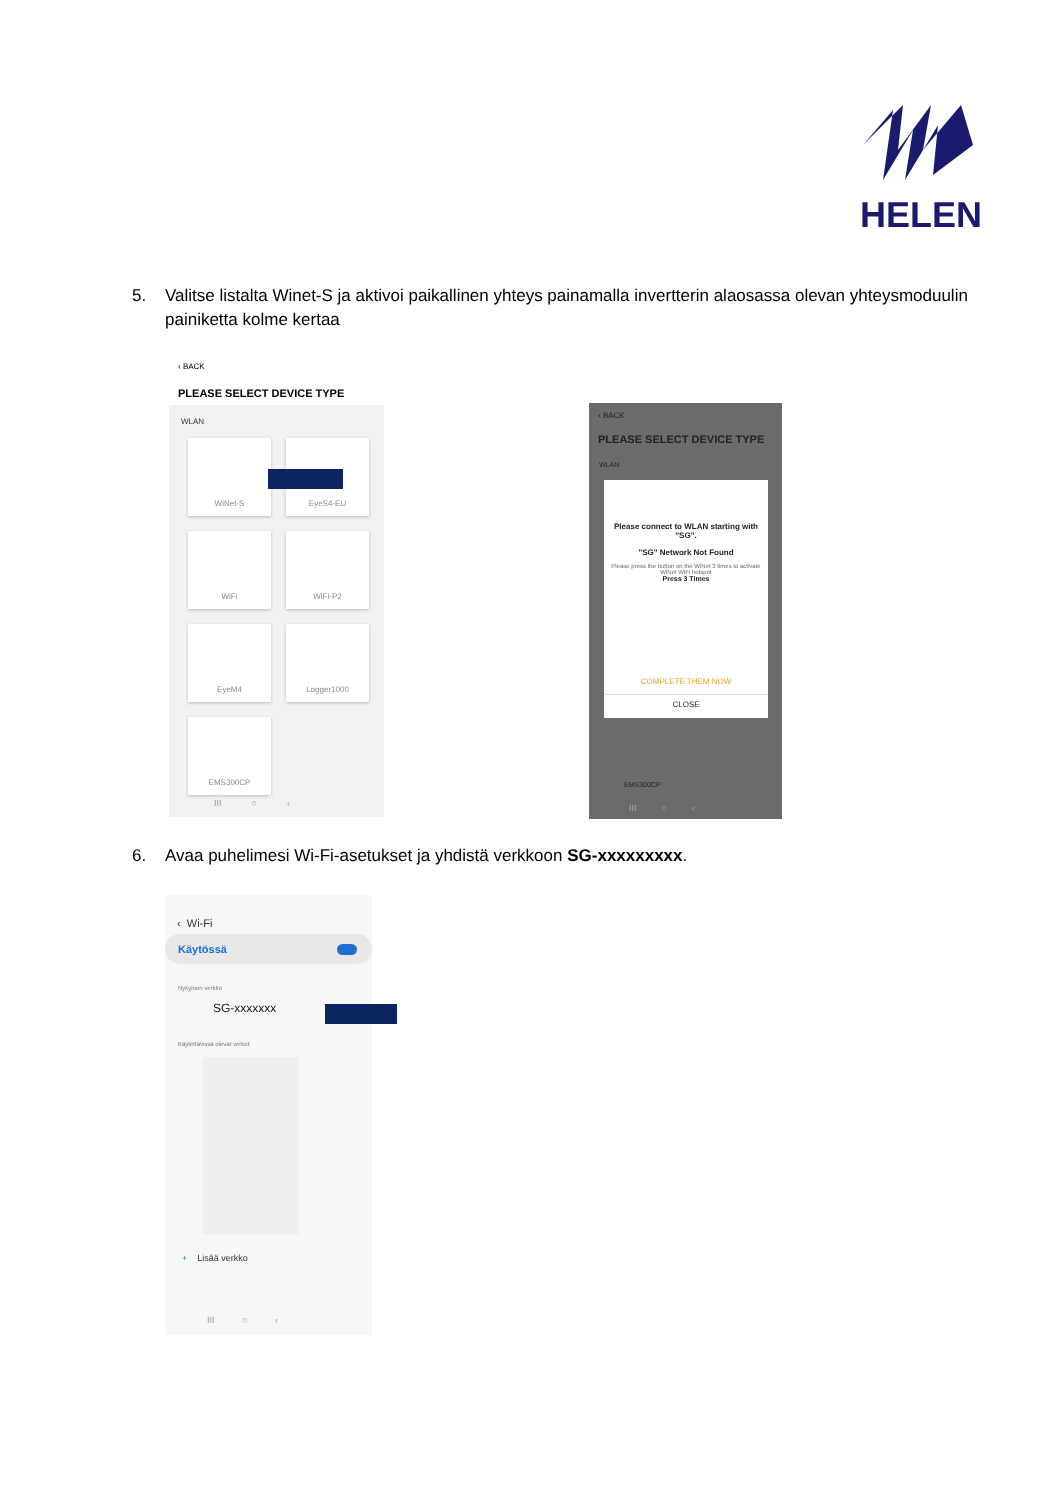HELEN
5. Valitse listalta Winet-S ja aktivoi paikallinen yhteys painamalla invertterin alaosassa olevan yhteysmoduulin painiketta kolme kertaa
‹ BACK
PLEASE SELECT DEVICE TYPE
WLAN
WiNet-S EyeS4-EU
WiFi WiFi-P2
EyeM4 Logger1000
EMS300CP
III ○ ‹
‹ BACK
PLEASE SELECT DEVICE TYPE
WLAN
Please connect to WLAN starting with "SG".
"SG" Network Not Found
Please press the button on the WiNet 3 times to activate WiNet WiFi hotspot
Press 3 Times
COMPLETE THEM NOW
CLOSE
EMS300CP
III ○ ‹
6. Avaa puhelimesi Wi-Fi-asetukset ja yhdistä verkkoon SG-xxxxxxxxx.
‹ Wi-Fi
Käytössä
Nykyinen verkko
SG-xxxxxxx
Käytettävissä olevat verkot
+ Lisää verkko
III ○ ‹